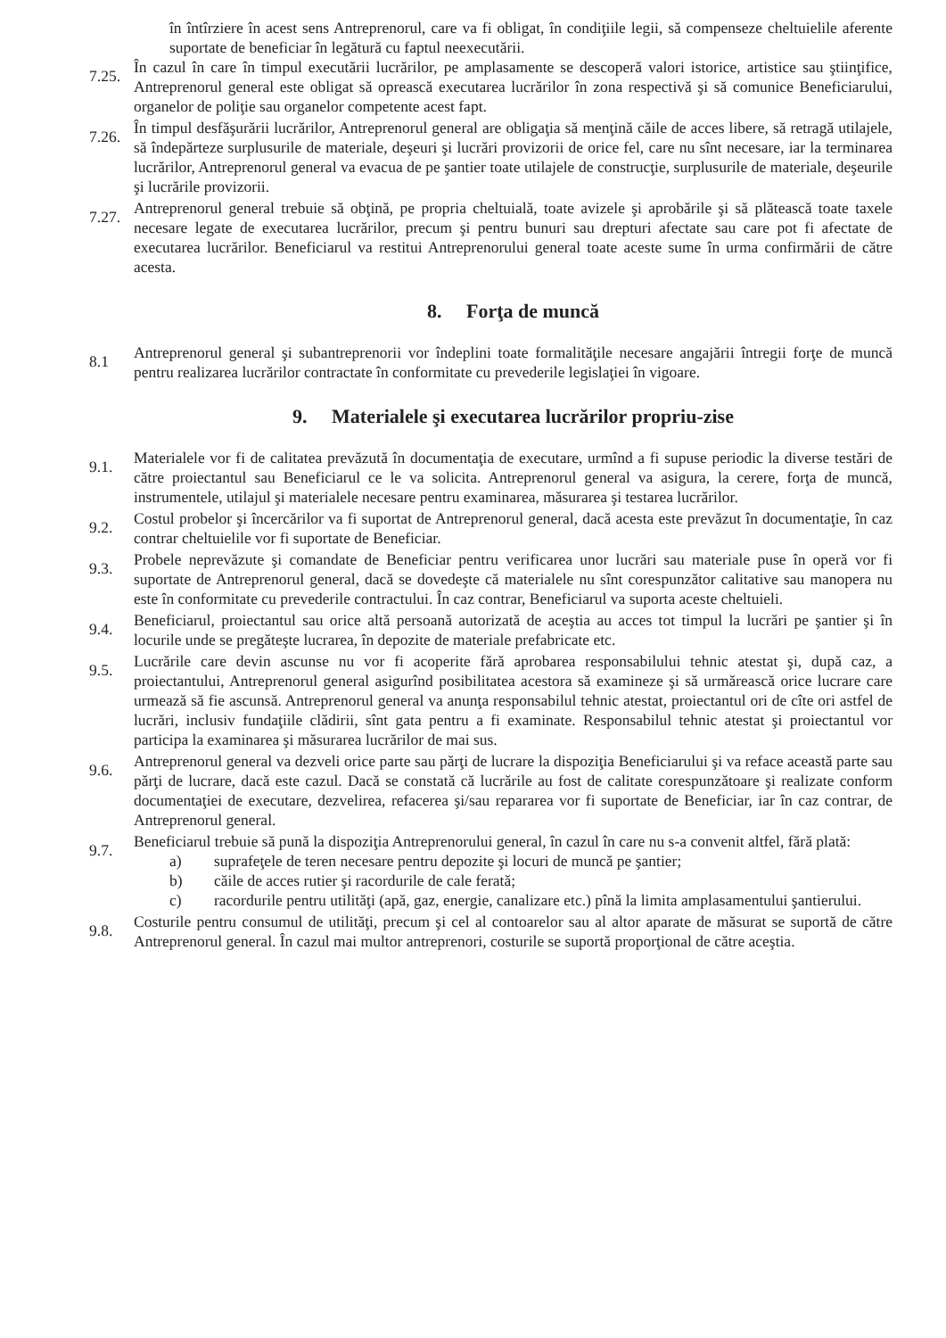în întîrziere în acest sens Antreprenorul, care va fi obligat, în condiţiile legii, să compenseze cheltuielile aferente suportate de beneficiar în legătură cu faptul neexecutării.
7.25.
În cazul în care în timpul executării lucrărilor, pe amplasamente se descoperă valori istorice, artistice sau ştiinţifice, Antreprenorul general este obligat să oprească executarea lucrărilor în zona respectivă şi să comunice Beneficiarului, organelor de poliţie sau organelor competente acest fapt.
7.26.
În timpul desfăşurării lucrărilor, Antreprenorul general are obligaţia să menţină căile de acces libere, să retragă utilajele, să îndepărteze surplusurile de materiale, deşeuri şi lucrări provizorii de orice fel, care nu sînt necesare, iar la terminarea lucrărilor, Antreprenorul general va evacua de pe şantier toate utilajele de construcţie, surplusurile de materiale, deşeurile şi lucrările provizorii.
7.27.
Antreprenorul general trebuie să obţină, pe propria cheltuială, toate avizele şi aprobările şi să plătească toate taxele necesare legate de executarea lucrărilor, precum şi pentru bunuri sau drepturi afectate sau care pot fi afectate de executarea lucrărilor. Beneficiarul va restitui Antreprenorului general toate aceste sume în urma confirmării de către acesta.
8. Forţa de muncă
8.1
Antreprenorul general şi subantreprenorii vor îndeplini toate formalităţile necesare angajării întregii forţe de muncă pentru realizarea lucrărilor contractate în conformitate cu prevederile legislaţiei în vigoare.
9. Materialele şi executarea lucrărilor propriu-zise
9.1.
Materialele vor fi de calitatea prevăzută în documentaţia de executare, urmînd a fi supuse periodic la diverse testări de către proiectantul sau Beneficiarul ce le va solicita. Antreprenorul general va asigura, la cerere, forţa de muncă, instrumentele, utilajul şi materialele necesare pentru examinarea, măsurarea şi testarea lucrărilor.
9.2.
Costul probelor şi încercărilor va fi suportat de Antreprenorul general, dacă acesta este prevăzut în documentaţie, în caz contrar cheltuielile vor fi suportate de Beneficiar.
9.3.
Probele neprevăzute şi comandate de Beneficiar pentru verificarea unor lucrări sau materiale puse în operă vor fi suportate de Antreprenorul general, dacă se dovedeşte că materialele nu sînt corespunzător calitative sau manopera nu este în conformitate cu prevederile contractului. În caz contrar, Beneficiarul va suporta aceste cheltuieli.
9.4.
Beneficiarul, proiectantul sau orice altă persoană autorizată de aceştia au acces tot timpul la lucrări pe şantier şi în locurile unde se pregăteşte lucrarea, în depozite de materiale prefabricate etc.
9.5.
Lucrările care devin ascunse nu vor fi acoperite fără aprobarea responsabilului tehnic atestat şi, după caz, a proiectantului, Antreprenorul general asigurînd posibilitatea acestora să examineze şi să urmărească orice lucrare care urmează să fie ascunsă. Antreprenorul general va anunţa responsabilul tehnic atestat, proiectantul ori de cîte ori astfel de lucrări, inclusiv fundaţiile clădirii, sînt gata pentru a fi examinate. Responsabilul tehnic atestat şi proiectantul vor participa la examinarea şi măsurarea lucrărilor de mai sus.
9.6.
Antreprenorul general va dezveli orice parte sau părţi de lucrare la dispoziţia Beneficiarului şi va reface această parte sau părţi de lucrare, dacă este cazul. Dacă se constată că lucrările au fost de calitate corespunzătoare şi realizate conform documentaţiei de executare, dezvelirea, refacerea şi/sau repararea vor fi suportate de Beneficiar, iar în caz contrar, de Antreprenorul general.
9.7.
Beneficiarul trebuie să pună la dispoziţia Antreprenorului general, în cazul în care nu s-a convenit altfel, fără plată:
a) suprafeţele de teren necesare pentru depozite şi locuri de muncă pe şantier;
b) căile de acces rutier şi racordurile de cale ferată;
c) racordurile pentru utilităţi (apă, gaz, energie, canalizare etc.) pînă la limita amplasamentului şantierului.
9.8.
Costurile pentru consumul de utilităţi, precum şi cel al contoarelor sau al altor aparate de măsurat se suportă de către Antreprenorul general. În cazul mai multor antreprenori, costurile se suportă proporţional de către aceştia.